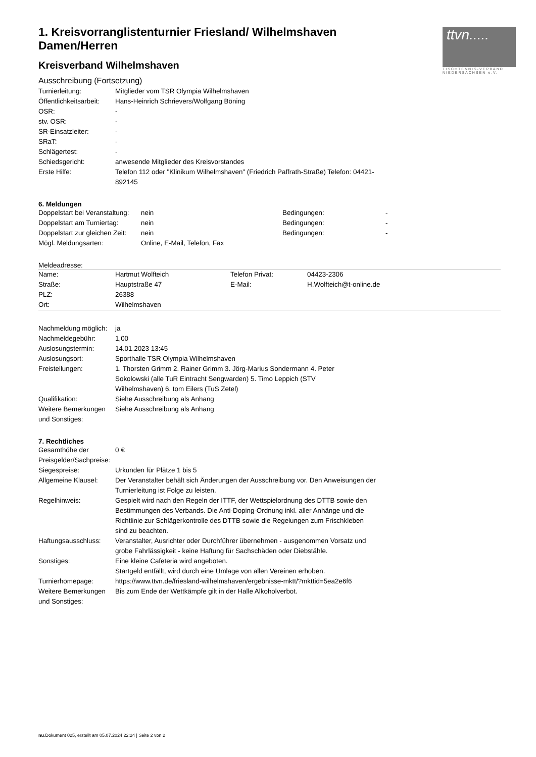ttvn.....
TISCHTENNIS-VERBAND
NIEDERSACHSEN e.V.
1. Kreisvorranglistenturnier Friesland/ Wilhelmshaven Damen/Herren
Kreisverband Wilhelmshaven
Ausschreibung (Fortsetzung)
| Turnierleitung: | Mitglieder vom TSR Olympia Wilhelmshaven |
| Öffentlichkeitsarbeit: | Hans-Heinrich Schrievers/Wolfgang Böning |
| OSR: | - |
| stv. OSR: | - |
| SR-Einsatzleiter: | - |
| SRaT: | - |
| Schlägertest: | - |
| Schiedsgericht: | anwesende Mitglieder des Kreisvorstandes |
| Erste Hilfe: | Telefon 112 oder "Klinikum Wilhelmshaven" (Friedrich Paffrath-Straße) Telefon: 04421-892145 |
6. Meldungen
| Doppelstart bei Veranstaltung: | nein | Bedingungen: | - |
| Doppelstart am Turniertag: | nein | Bedingungen: | - |
| Doppelstart zur gleichen Zeit: | nein | Bedingungen: | - |
| Mögl. Meldungsarten: | Online, E-Mail, Telefon, Fax | | |
Meldeadresse:
| Name: | Hartmut Wolfteich | Telefon Privat: | 04423-2306 |
| Straße: | Hauptstraße 47 | E-Mail: | H.Wolfteich@t-online.de |
| PLZ: | 26388 | | |
| Ort: | Wilhelmshaven | | |
| Nachmeldung möglich: | ja |
| Nachmeldegebühr: | 1,00 |
| Auslosungstermin: | 14.01.2023 13:45 |
| Auslosungsort: | Sporthalle TSR Olympia Wilhelmshaven |
| Freistellungen: | 1. Thorsten Grimm 2. Rainer Grimm 3. Jörg-Marius Sondermann 4. Peter Sokolowski (alle TuR Eintracht Sengwarden) 5. Timo Leppich (STV Wilhelmshaven) 6. tom Eilers (TuS Zetel) |
| Qualifikation: | Siehe Ausschreibung als Anhang |
| Weitere Bemerkungen und Sonstiges: | Siehe Ausschreibung als Anhang |
7. Rechtliches
| Gesamthöhe der Preisgelder/Sachpreise: | 0 € |
| Siegespreise: | Urkunden für Plätze 1 bis 5 |
| Allgemeine Klausel: | Der Veranstalter behält sich Änderungen der Ausschreibung vor. Den Anweisungen der Turnierleitung ist Folge zu leisten. |
| Regelhinweis: | Gespielt wird nach den Regeln der ITTF, der Wettspielordnung des DTTB sowie den Bestimmungen des Verbands. Die Anti-Doping-Ordnung inkl. aller Anhänge und die Richtlinie zur Schlägerkontrolle des DTTB sowie die Regelungen zum Frischkleben sind zu beachten. |
| Haftungsausschluss: | Veranstalter, Ausrichter oder Durchführer übernehmen - ausgenommen Vorsatz und grobe Fahrlässigkeit - keine Haftung für Sachschäden oder Diebstähle. |
| Sonstiges: | Eine kleine Cafeteria wird angeboten. Startgeld entfällt, wird durch eine Umlage von allen Vereinen erhoben. |
| Turnierhomepage: | https://www.ttvn.de/friesland-wilhelmshaven/ergebnisse-mktt/?mkttid=5ea2e6f6 |
| Weitere Bemerkungen und Sonstiges: | Bis zum Ende der Wettkämpfe gilt in der Halle Alkoholverbot. |
nu.Dokument 025, erstellt am 05.07.2024 22:24 | Seite 2 von 2